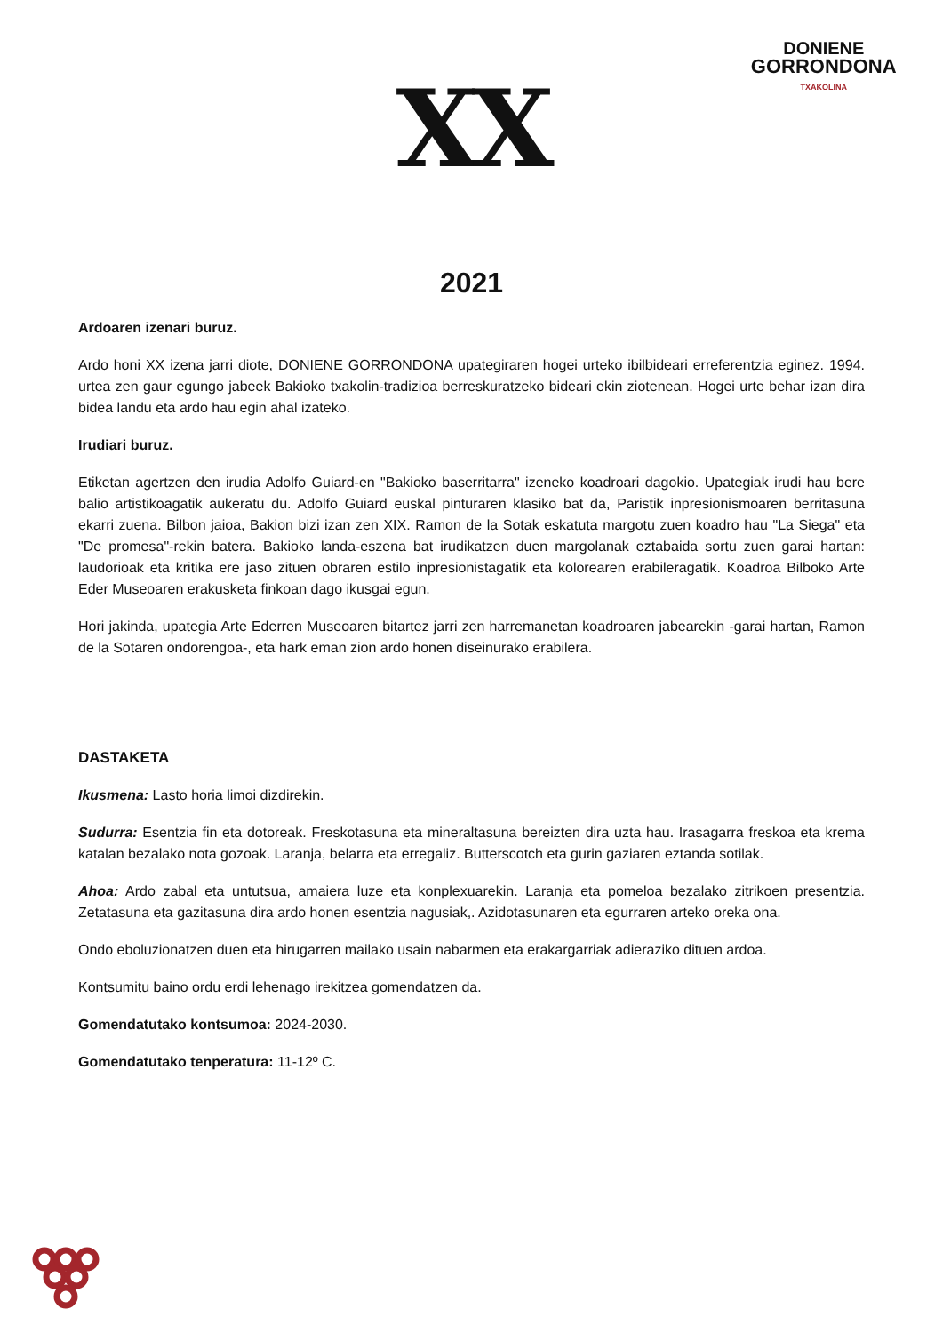DONIENE
GORRONDONA
TXAKOLINA
XX
2021
Ardoaren izenari buruz.
Ardo honi XX izena jarri diote, DONIENE GORRONDONA upategiraren hogei urteko ibilbideari erreferentzia eginez. 1994. urtea zen gaur egungo jabeek Bakioko txakolin-tradizioa berreskuratzeko bideari ekin ziotenean. Hogei urte behar izan dira bidea landu eta ardo hau egin ahal izateko.
Irudiari buruz.
Etiketan agertzen den irudia Adolfo Guiard-en "Bakioko baserritarra" izeneko koadroari dagokio. Upategiak irudi hau bere balio artistikoagatik aukeratu du. Adolfo Guiard euskal pinturaren klasiko bat da, Paristik inpresionismoaren berritasuna ekarri zuena. Bilbon jaioa, Bakion bizi izan zen XIX. Ramon de la Sotak eskatuta margotu zuen koadro hau "La Siega" eta "De promesa"-rekin batera. Bakioko landa-eszena bat irudikatzen duen margolanak eztabaida sortu zuen garai hartan: laudorioak eta kritika ere jaso zituen obraren estilo inpresionistagatik eta kolorearen erabileragatik. Koadroa Bilboko Arte Eder Museoaren erakusketa finkoan dago ikusgai egun.
Hori jakinda, upategia Arte Ederren Museoaren bitartez jarri zen harremanetan koadroaren jabearekin -garai hartan, Ramon de la Sotaren ondorengoa-, eta hark eman zion ardo honen diseinurako erabilera.
DASTAKETA
Ikusmena: Lasto horia limoi dizdirekin.
Sudurra: Esentzia fin eta dotoreak. Freskotasuna eta mineraltasuna bereizten dira uzta hau. Irasagarra freskoa eta krema katalan bezalako nota gozoak. Laranja, belarra eta erregaliz. Butterscotch eta gurin gaziaren eztanda sotilak.
Ahoa: Ardo zabal eta untutsua, amaiera luze eta konplexuarekin. Laranja eta pomeloa bezalako zitrikoen presentzia. Zetatasuna eta gazitasuna dira ardo honen esentzia nagusiak,. Azidotasunaren eta egurraren arteko oreka ona.
Ondo eboluzionatzen duen eta hirugarren mailako usain nabarmen eta erakargarriak adieraziko dituen ardoa.
Kontsumitu baino ordu erdi lehenago irekitzea gomendatzen da.
Gomendatutako kontsumoa: 2024-2030.
Gomendatutako tenperatura: 11-12º C.